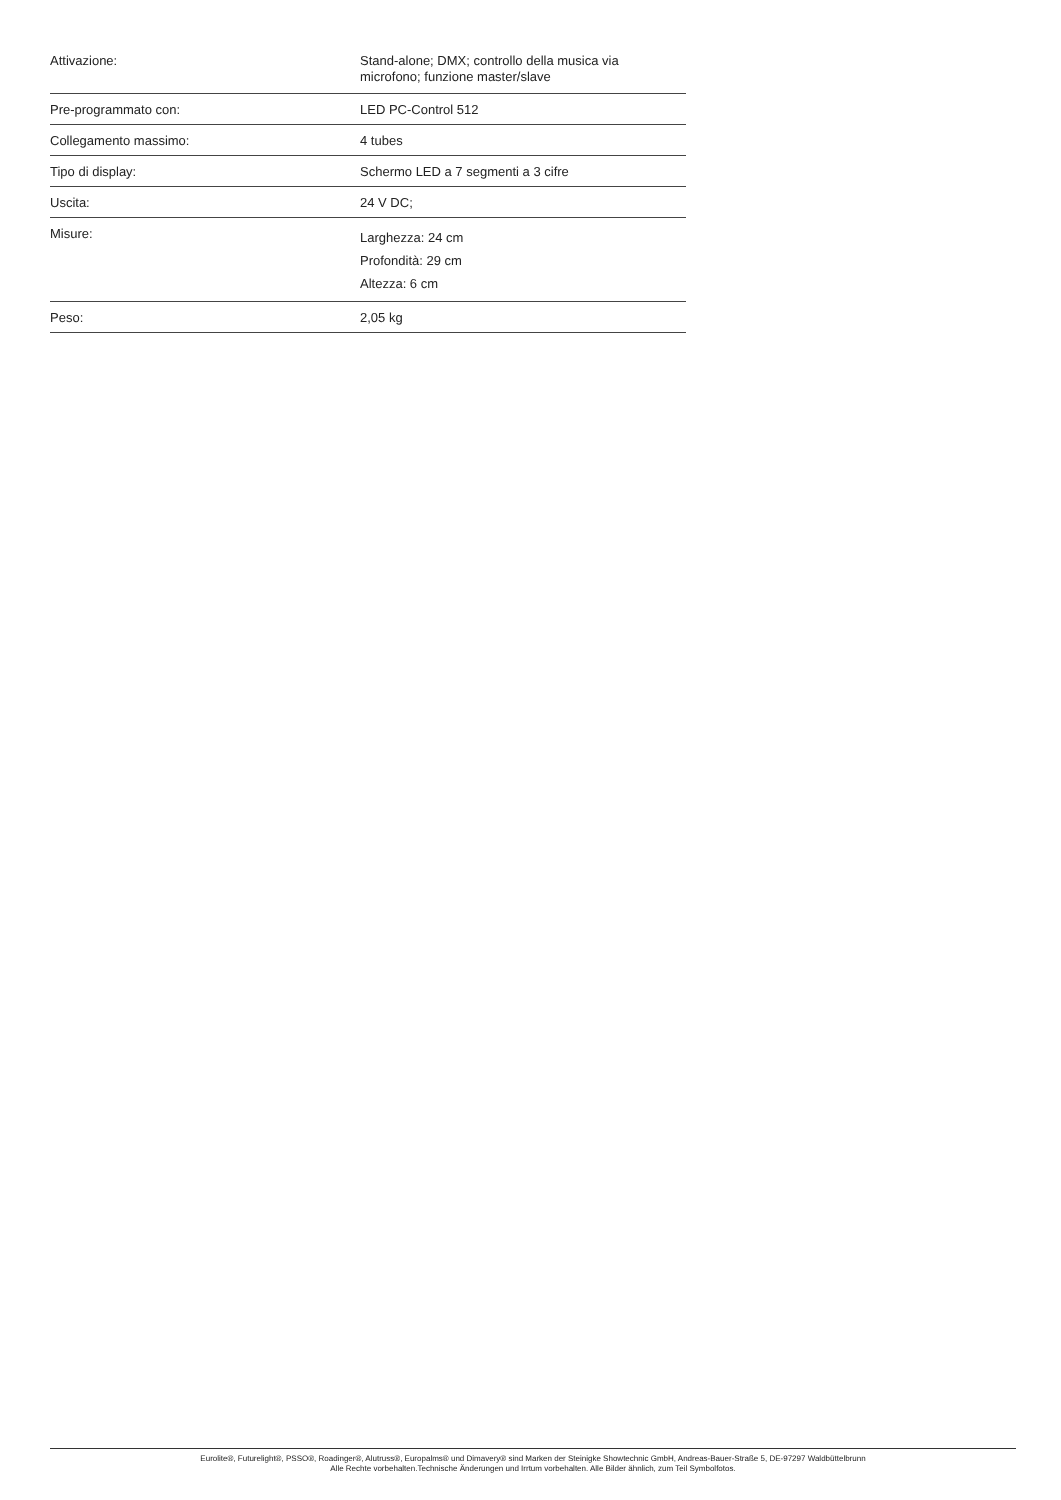| Attivazione: | Stand-alone; DMX; controllo della musica via microfono; funzione master/slave |
| Pre-programmato con: | LED PC-Control 512 |
| Collegamento massimo: | 4 tubes |
| Tipo di display: | Schermo LED a 7 segmenti a 3 cifre |
| Uscita: | 24 V DC; |
| Misure: | Larghezza: 24 cm Profondità: 29 cm Altezza: 6 cm |
| Peso: | 2,05 kg |
Eurolite®, Futurelight®, PSSO®, Roadinger®, Alutruss®, Europalms® und Dimavery® sind Marken der Steinigke Showtechnic GmbH, Andreas-Bauer-Straße 5, DE-97297 Waldbüttelbrunn
Alle Rechte vorbehalten.Technische Änderungen und Irrtum vorbehalten. Alle Bilder ähnlich, zum Teil Symbolfotos.